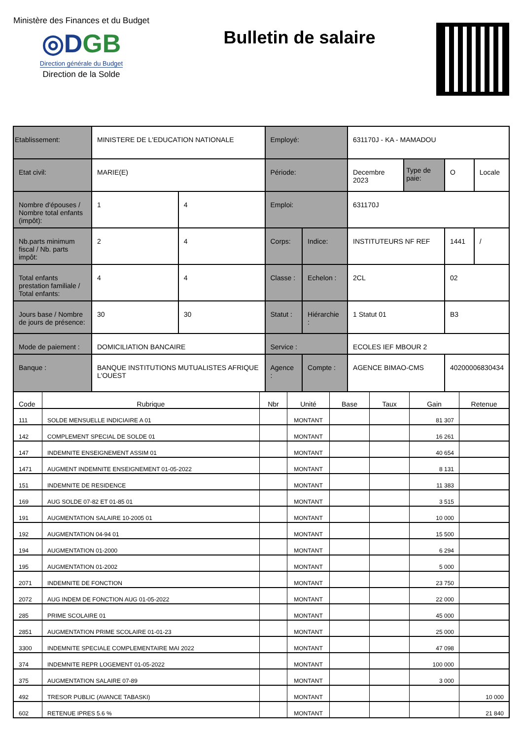Ministère des Finances et du Budget
◎DGB
Direction générale du Budget
Direction de la Solde
Bulletin de salaire
| Etablissement: | MINISTERE DE L'EDUCATION NATIONALE | | Employé: | | 631170J - KA - MAMADOU | | | |
| Etat civil: | MARIE(E) | | Période: | | Decembre 2023 | Type de paie: | O | Locale |
| Nombre d'épouses / Nombre total enfants (impôt): | 1 | 4 | Emploi: | | 631170J | | | |
| Nb.parts minimum fiscal / Nb. parts impôt: | 2 | 4 | Corps: | Indice: | INSTITUTEURS NF REF | | 1441 | / |
| Total enfants prestation familiale / Total enfants: | 4 | 4 | Classe : | Echelon : | 2CL | | 02 | |
| Jours base / Nombre de jours de présence: | 30 | 30 | Statut : | Hiérarchie : | 1 Statut 01 | | B3 | |
| Mode de paiement : | DOMICILIATION BANCAIRE | | Service : | | ECOLES IEF MBOUR 2 | | | |
| Banque : | BANQUE INSTITUTIONS MUTUALISTES AFRIQUE L'OUEST | | Agence : | Compte : | AGENCE BIMAO-CMS | | 40200006830434 | |
| Code | Rubrique | Nbr | Unité | Base | Taux | Gain | Retenue |
| --- | --- | --- | --- | --- | --- | --- | --- |
| 111 | SOLDE MENSUELLE INDICIAIRE A 01 | | MONTANT | | | 81 307 | |
| 142 | COMPLEMENT SPECIAL DE SOLDE 01 | | MONTANT | | | 16 261 | |
| 147 | INDEMNITE ENSEIGNEMENT ASSIM 01 | | MONTANT | | | 40 654 | |
| 1471 | AUGMENT INDEMNITE ENSEIGNEMENT 01-05-2022 | | MONTANT | | | 8 131 | |
| 151 | INDEMNITE DE RESIDENCE | | MONTANT | | | 11 383 | |
| 169 | AUG SOLDE 07-82 ET 01-85 01 | | MONTANT | | | 3 515 | |
| 191 | AUGMENTATION SALAIRE 10-2005 01 | | MONTANT | | | 10 000 | |
| 192 | AUGMENTATION 04-94 01 | | MONTANT | | | 15 500 | |
| 194 | AUGMENTATION 01-2000 | | MONTANT | | | 6 294 | |
| 195 | AUGMENTATION 01-2002 | | MONTANT | | | 5 000 | |
| 2071 | INDEMNITE DE FONCTION | | MONTANT | | | 23 750 | |
| 2072 | AUG INDEM DE FONCTION AUG 01-05-2022 | | MONTANT | | | 22 000 | |
| 285 | PRIME SCOLAIRE 01 | | MONTANT | | | 45 000 | |
| 2851 | AUGMENTATION PRIME SCOLAIRE 01-01-23 | | MONTANT | | | 25 000 | |
| 3300 | INDEMNITE SPECIALE COMPLEMENTAIRE MAI 2022 | | MONTANT | | | 47 098 | |
| 374 | INDEMNITE REPR LOGEMENT 01-05-2022 | | MONTANT | | | 100 000 | |
| 375 | AUGMENTATION SALAIRE 07-89 | | MONTANT | | | 3 000 | |
| 492 | TRESOR PUBLIC (AVANCE TABASKI) | | MONTANT | | | | 10 000 |
| 602 | RETENUE IPRES 5.6 % | | MONTANT | | | | 21 840 |